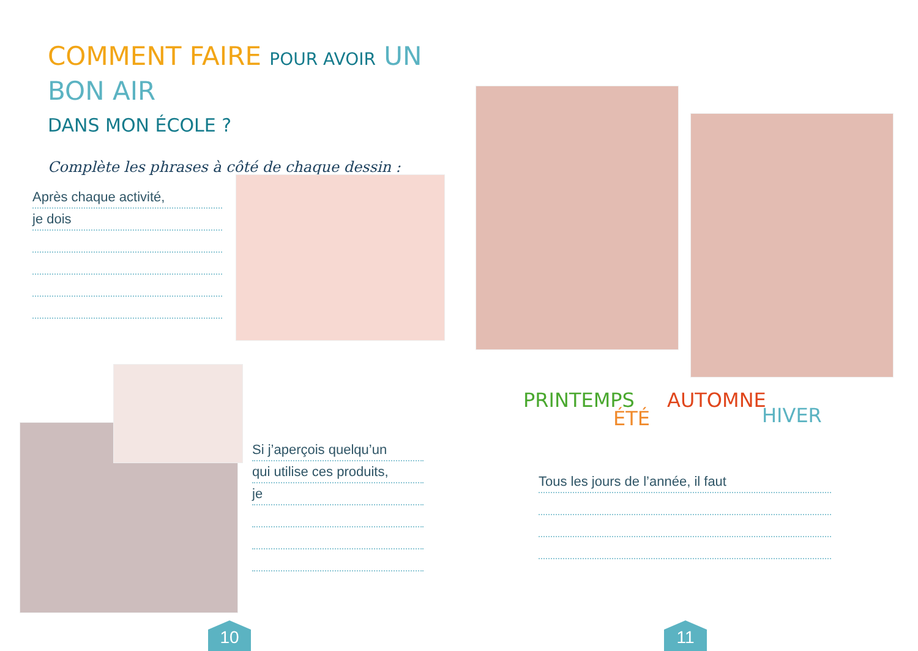COMMENT FAIRE POUR AVOIR UN BON AIR
DANS MON ÉCOLE ?
Complète les phrases à côté de chaque dessin :
Après chaque activité,
je dois
Si j’aperçois quelqu’un
qui utilise ces produits,
je
10
PRINTEMPS
ÉTÉ
AUTOMNE
HIVER
Tous les jours de l’année, il faut
11